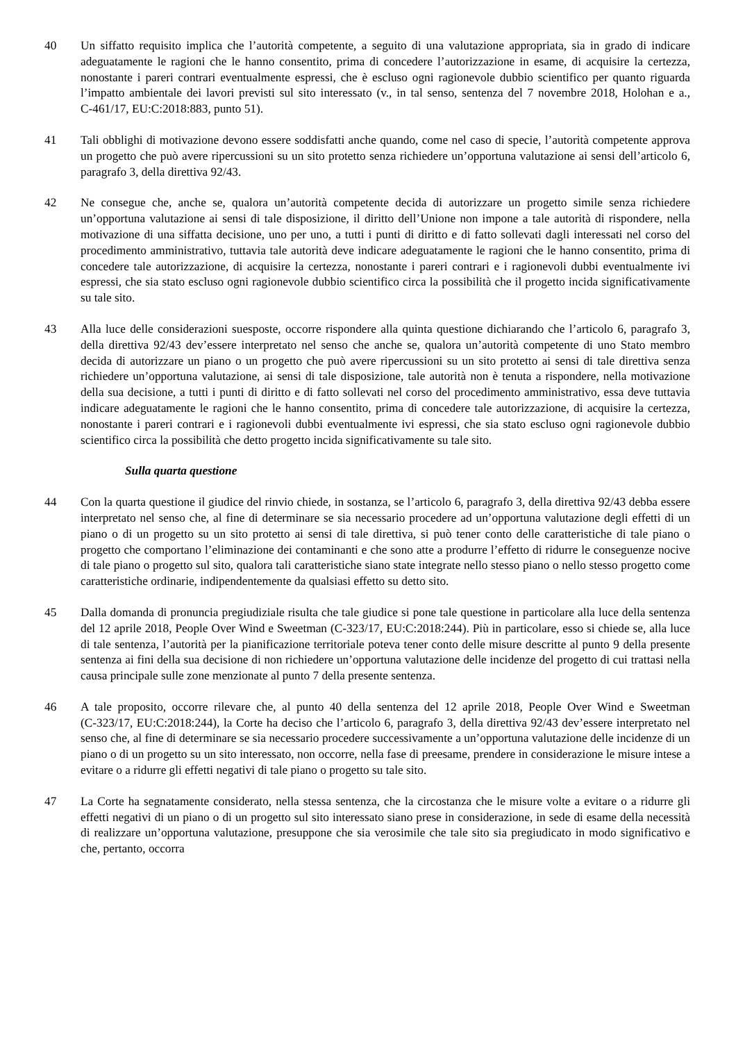40 Un siffatto requisito implica che l’autorità competente, a seguito di una valutazione appropriata, sia in grado di indicare adeguatamente le ragioni che le hanno consentito, prima di concedere l’autorizzazione in esame, di acquisire la certezza, nonostante i pareri contrari eventualmente espressi, che è escluso ogni ragionevole dubbio scientifico per quanto riguarda l’impatto ambientale dei lavori previsti sul sito interessato (v., in tal senso, sentenza del 7 novembre 2018, Holohan e a., C‑461/17, EU:C:2018:883, punto 51).
41 Tali obblighi di motivazione devono essere soddisfatti anche quando, come nel caso di specie, l’autorità competente approva un progetto che può avere ripercussioni su un sito protetto senza richiedere un’opportuna valutazione ai sensi dell’articolo 6, paragrafo 3, della direttiva 92/43.
42 Ne consegue che, anche se, qualora un’autorità competente decida di autorizzare un progetto simile senza richiedere un’opportuna valutazione ai sensi di tale disposizione, il diritto dell’Unione non impone a tale autorità di rispondere, nella motivazione di una siffatta decisione, uno per uno, a tutti i punti di diritto e di fatto sollevati dagli interessati nel corso del procedimento amministrativo, tuttavia tale autorità deve indicare adeguatamente le ragioni che le hanno consentito, prima di concedere tale autorizzazione, di acquisire la certezza, nonostante i pareri contrari e i ragionevoli dubbi eventualmente ivi espressi, che sia stato escluso ogni ragionevole dubbio scientifico circa la possibilità che il progetto incida significativamente su tale sito.
43 Alla luce delle considerazioni suesposte, occorre rispondere alla quinta questione dichiarando che l’articolo 6, paragrafo 3, della direttiva 92/43 dev’essere interpretato nel senso che anche se, qualora un’autorità competente di uno Stato membro decida di autorizzare un piano o un progetto che può avere ripercussioni su un sito protetto ai sensi di tale direttiva senza richiedere un’opportuna valutazione, ai sensi di tale disposizione, tale autorità non è tenuta a rispondere, nella motivazione della sua decisione, a tutti i punti di diritto e di fatto sollevati nel corso del procedimento amministrativo, essa deve tuttavia indicare adeguatamente le ragioni che le hanno consentito, prima di concedere tale autorizzazione, di acquisire la certezza, nonostante i pareri contrari e i ragionevoli dubbi eventualmente ivi espressi, che sia stato escluso ogni ragionevole dubbio scientifico circa la possibilità che detto progetto incida significativamente su tale sito.
Sulla quarta questione
44 Con la quarta questione il giudice del rinvio chiede, in sostanza, se l’articolo 6, paragrafo 3, della direttiva 92/43 debba essere interpretato nel senso che, al fine di determinare se sia necessario procedere ad un’opportuna valutazione degli effetti di un piano o di un progetto su un sito protetto ai sensi di tale direttiva, si può tener conto delle caratteristiche di tale piano o progetto che comportano l’eliminazione dei contaminanti e che sono atte a produrre l’effetto di ridurre le conseguenze nocive di tale piano o progetto sul sito, qualora tali caratteristiche siano state integrate nello stesso piano o nello stesso progetto come caratteristiche ordinarie, indipendentemente da qualsiasi effetto su detto sito.
45 Dalla domanda di pronuncia pregiudiziale risulta che tale giudice si pone tale questione in particolare alla luce della sentenza del 12 aprile 2018, People Over Wind e Sweetman (C‑323/17, EU:C:2018:244). Più in particolare, esso si chiede se, alla luce di tale sentenza, l’autorità per la pianificazione territoriale poteva tener conto delle misure descritte al punto 9 della presente sentenza ai fini della sua decisione di non richiedere un’opportuna valutazione delle incidenze del progetto di cui trattasi nella causa principale sulle zone menzionate al punto 7 della presente sentenza.
46 A tale proposito, occorre rilevare che, al punto 40 della sentenza del 12 aprile 2018, People Over Wind e Sweetman (C‑323/17, EU:C:2018:244), la Corte ha deciso che l’articolo 6, paragrafo 3, della direttiva 92/43 dev’essere interpretato nel senso che, al fine di determinare se sia necessario procedere successivamente a un’opportuna valutazione delle incidenze di un piano o di un progetto su un sito interessato, non occorre, nella fase di preesame, prendere in considerazione le misure intese a evitare o a ridurre gli effetti negativi di tale piano o progetto su tale sito.
47 La Corte ha segnatamente considerato, nella stessa sentenza, che la circostanza che le misure volte a evitare o a ridurre gli effetti negativi di un piano o di un progetto sul sito interessato siano prese in considerazione, in sede di esame della necessità di realizzare un’opportuna valutazione, presuppone che sia verosimile che tale sito sia pregiudicato in modo significativo e che, pertanto, occorra